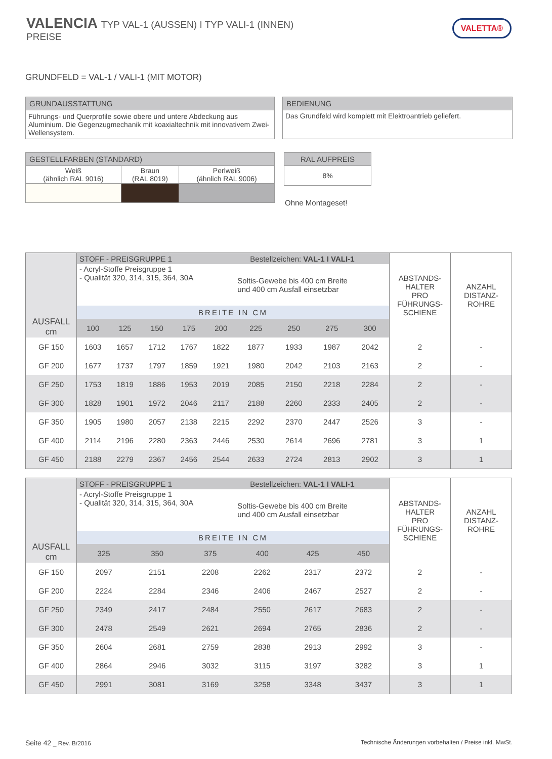VALENCIA TYP VAL-1 (AUSSEN) I TYP VALI-1 (INNEN)
PREISE
VALETTA®
GRUNDFELD = VAL-1 / VALI-1 (MIT MOTOR)
| GRUNDAUSSTATTUNG |
| --- |
| Führungs- und Querprofile sowie obere und untere Abdeckung aus Aluminium. Die Gegenzugmechanik mit koaxialtechnik mit innovativem Zwei-Wellensystem. |
| BEDIENUNG |
| --- |
| Das Grundfeld wird komplett mit Elektroantrieb geliefert. |
| GESTELLFARBEN (STANDARD) | | |
| --- | --- | --- |
| Weiß (ähnlich RAL 9016) | Braun (RAL 8019) | Perlweiß (ähnlich RAL 9006) |
| RAL AUFPREIS |
| --- |
| 8% |
Ohne Montageset!
| AUSFALL cm | STOFF - PREISGRUPPE 1 Bestellzeichen: VAL-1 I VALI-1 | | | | | | | | | ABSTANDS- HALTER PRO FÜHRUNGS- SCHIENE | ANZAHL DISTANZ- ROHRE |
| | - Acryl-Stoffe Preisgruppe 1 - Qualität 320, 314, 315, 364, 30A | | | | | Soltis-Gewebe bis 400 cm Breite und 400 cm Ausfall einsetzbar | | | | | |
| | BREITE IN CM | | | | | | | | | | |
| | 100 | 125 | 150 | 175 | 200 | 225 | 250 | 275 | 300 | | |
| GF 150 | 1603 | 1657 | 1712 | 1767 | 1822 | 1877 | 1933 | 1987 | 2042 | 2 | - |
| GF 200 | 1677 | 1737 | 1797 | 1859 | 1921 | 1980 | 2042 | 2103 | 2163 | 2 | - |
| GF 250 | 1753 | 1819 | 1886 | 1953 | 2019 | 2085 | 2150 | 2218 | 2284 | 2 | - |
| GF 300 | 1828 | 1901 | 1972 | 2046 | 2117 | 2188 | 2260 | 2333 | 2405 | 2 | - |
| GF 350 | 1905 | 1980 | 2057 | 2138 | 2215 | 2292 | 2370 | 2447 | 2526 | 3 | - |
| GF 400 | 2114 | 2196 | 2280 | 2363 | 2446 | 2530 | 2614 | 2696 | 2781 | 3 | 1 |
| GF 450 | 2188 | 2279 | 2367 | 2456 | 2544 | 2633 | 2724 | 2813 | 2902 | 3 | 1 |
| AUSFALL cm | STOFF - PREISGRUPPE 1 Bestellzeichen: VAL-1 I VALI-1 | | | | | | ABSTANDS- HALTER PRO FÜHRUNGS- SCHIENE | ANZAHL DISTANZ- ROHRE |
| | - Acryl-Stoffe Preisgruppe 1 - Qualität 320, 314, 315, 364, 30A | | | Soltis-Gewebe bis 400 cm Breite und 400 cm Ausfall einsetzbar | | | | |
| | BREITE IN CM | | | | | | | |
| | 325 | 350 | 375 | 400 | 425 | 450 | | |
| GF 150 | 2097 | 2151 | 2208 | 2262 | 2317 | 2372 | 2 | - |
| GF 200 | 2224 | 2284 | 2346 | 2406 | 2467 | 2527 | 2 | - |
| GF 250 | 2349 | 2417 | 2484 | 2550 | 2617 | 2683 | 2 | - |
| GF 300 | 2478 | 2549 | 2621 | 2694 | 2765 | 2836 | 2 | - |
| GF 350 | 2604 | 2681 | 2759 | 2838 | 2913 | 2992 | 3 | - |
| GF 400 | 2864 | 2946 | 3032 | 3115 | 3197 | 3282 | 3 | 1 |
| GF 450 | 2991 | 3081 | 3169 | 3258 | 3348 | 3437 | 3 | 1 |
Seite 42 _ Rev. B/2016
Technische Änderungen vorbehalten / Preise inkl. MwSt.